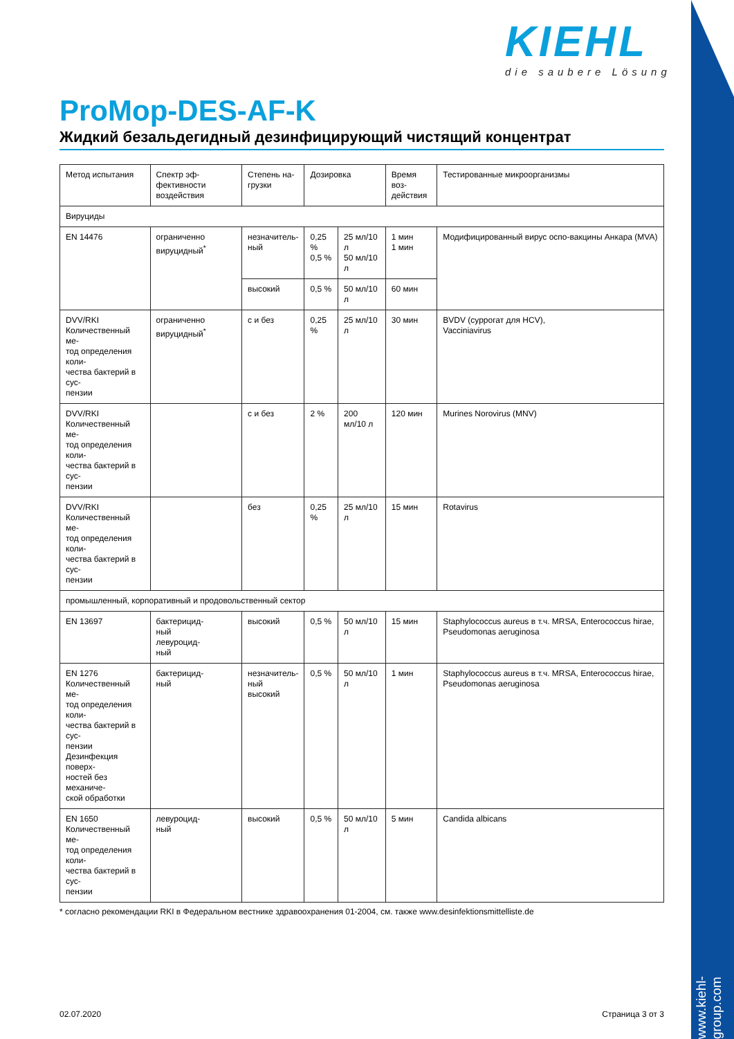KIEHL
die saubere Lösung
ProMop-DES-AF-K
Жидкий безальдегидный дезинфицирующий чистящий концентрат
| Метод испытания | Спектр эф- фективности воздействия | Степень на- грузки | Дозировка | | Время воз- действия | Тестированные микроорганизмы |
| Вируциды | | | | | | |
| EN 14476 | ограниченно вируцидный<sup>*</sup> | незначитель- ный | 0,25 % 0,5 % | 25 мл/10 л 50 мл/10 л | 1 мин 1 мин | Модифицированный вирус оспо-вакцины Анкара (MVA) |
| | | высокий | 0,5 % | 50 мл/10 л | 60 мин | |
| DVV/RKI Количественный ме- тод определения коли- чества бактерий в сус- пензии | ограниченно вируцидный<sup>*</sup> | с и без | 0,25 % | 25 мл/10 л | 30 мин | BVDV (суррогат для HCV), Vacciniavirus |
| DVV/RKI Количественный ме- тод определения коли- чества бактерий в сус- пензии | | с и без | 2 % | 200 мл/10 л | 120 мин | Murines Norovirus (MNV) |
| DVV/RKI Количественный ме- тод определения коли- чества бактерий в сус- пензии | | без | 0,25 % | 25 мл/10 л | 15 мин | Rotavirus |
| промышленный, корпоративный и продовольственный сектор | | | | | | |
| EN 13697 | бактерицид- ный левуроцид- ный | высокий | 0,5 % | 50 мл/10 л | 15 мин | Staphylococcus aureus в т.ч. MRSA, Enterococcus hirae, Pseudomonas aeruginosa |
| EN 1276 Количественный ме- тод определения коли- чества бактерий в сус- пензии Дезинфекция поверх- ностей без механиче- ской обработки | бактерицид- ный | незначитель- ный высокий | 0,5 % | 50 мл/10 л | 1 мин | Staphylococcus aureus в т.ч. MRSA, Enterococcus hirae, Pseudomonas aeruginosa |
| EN 1650 Количественный ме- тод определения коли- чества бактерий в сус- пензии | левуроцид- ный | высокий | 0,5 % | 50 мл/10 л | 5 мин | Candida albicans |
* согласно рекомендации RKI в Федеральном вестнике здравоохранения 01-2004, см. также www.desinfektionsmittelliste.de
02.07.2020
Страница 3 от 3
www.kiehl-group.com